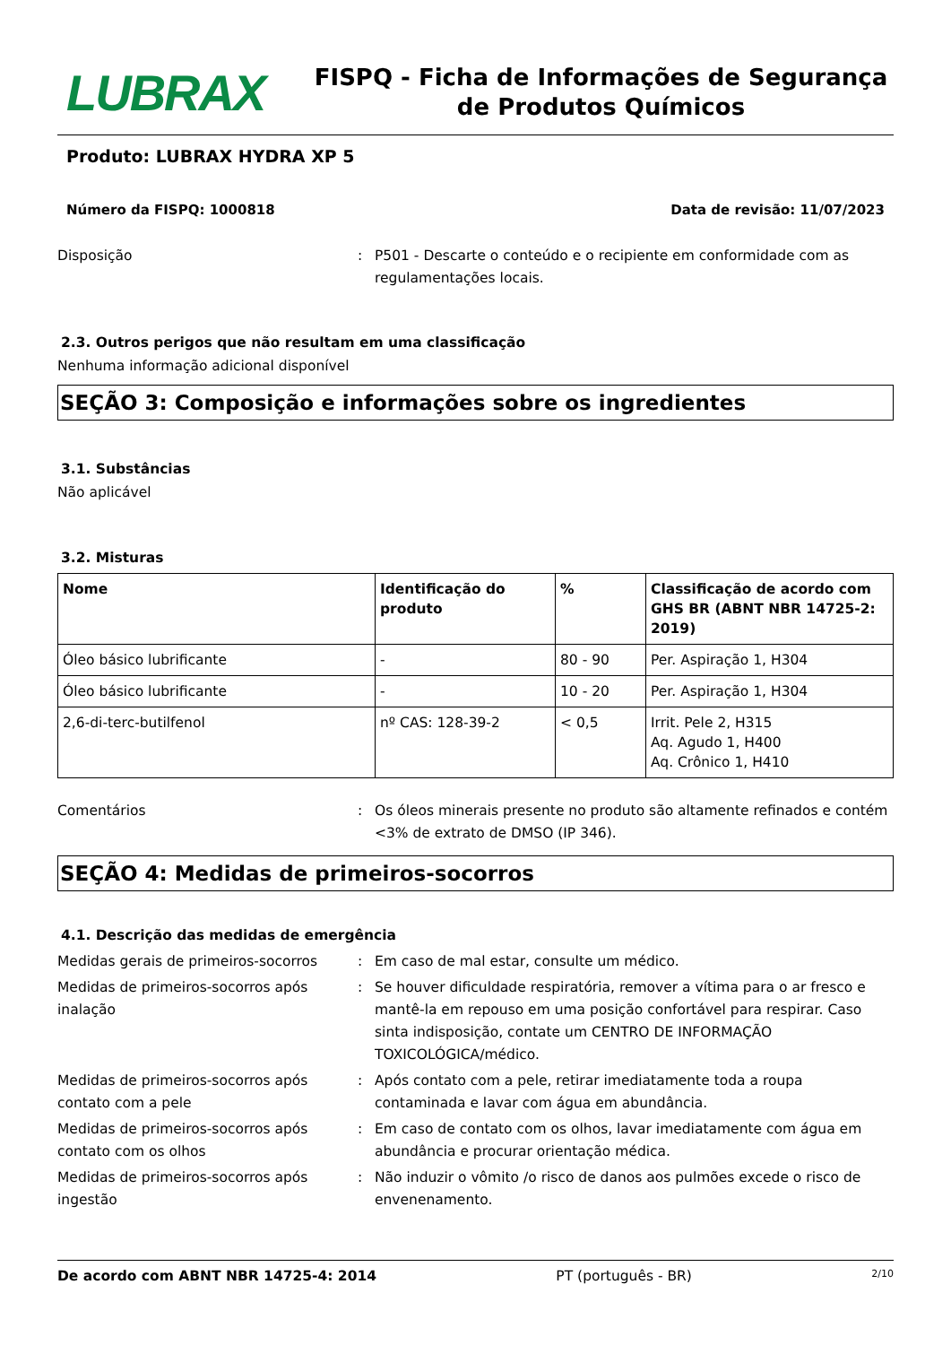LUBRAX
FISPQ - Ficha de Informações de Segurança de Produtos Químicos
Produto: LUBRAX HYDRA XP 5
Número da FISPQ: 1000818 Data de revisão: 11/07/2023
Disposição : P501 - Descarte o conteúdo e o recipiente em conformidade com as regulamentações locais.
2.3. Outros perigos que não resultam em uma classificação
Nenhuma informação adicional disponível
SEÇÃO 3: Composição e informações sobre os ingredientes
3.1. Substâncias
Não aplicável
3.2. Misturas
| Nome | Identificação do produto | % | Classificação de acordo com GHS BR (ABNT NBR 14725-2: 2019) |
| --- | --- | --- | --- |
| Óleo básico lubrificante | - | 80 - 90 | Per. Aspiração 1, H304 |
| Óleo básico lubrificante | - | 10 - 20 | Per. Aspiração 1, H304 |
| 2,6-di-terc-butilfenol | nº CAS: 128-39-2 | < 0,5 | Irrit. Pele 2, H315 Aq. Agudo 1, H400 Aq. Crônico 1, H410 |
Comentários : Os óleos minerais presente no produto são altamente refinados e contém <3% de extrato de DMSO (IP 346).
SEÇÃO 4: Medidas de primeiros-socorros
4.1. Descrição das medidas de emergência
Medidas gerais de primeiros-socorros : Em caso de mal estar, consulte um médico.
Medidas de primeiros-socorros após inalação
: Se houver dificuldade respiratória, remover a vítima para o ar fresco e mantê-la em repouso em uma posição confortável para respirar. Caso sinta indisposição, contate um CENTRO DE INFORMAÇÃO TOXICOLÓGICA/médico.
Medidas de primeiros-socorros após contato com a pele
: Após contato com a pele, retirar imediatamente toda a roupa contaminada e lavar com água em abundância.
Medidas de primeiros-socorros após contato com os olhos
: Em caso de contato com os olhos, lavar imediatamente com água em abundância e procurar orientação médica.
Medidas de primeiros-socorros após ingestão
: Não induzir o vômito /o risco de danos aos pulmões excede o risco de envenenamento.
De acordo com ABNT NBR 14725-4: 2014 PT (português - BR) 2/10